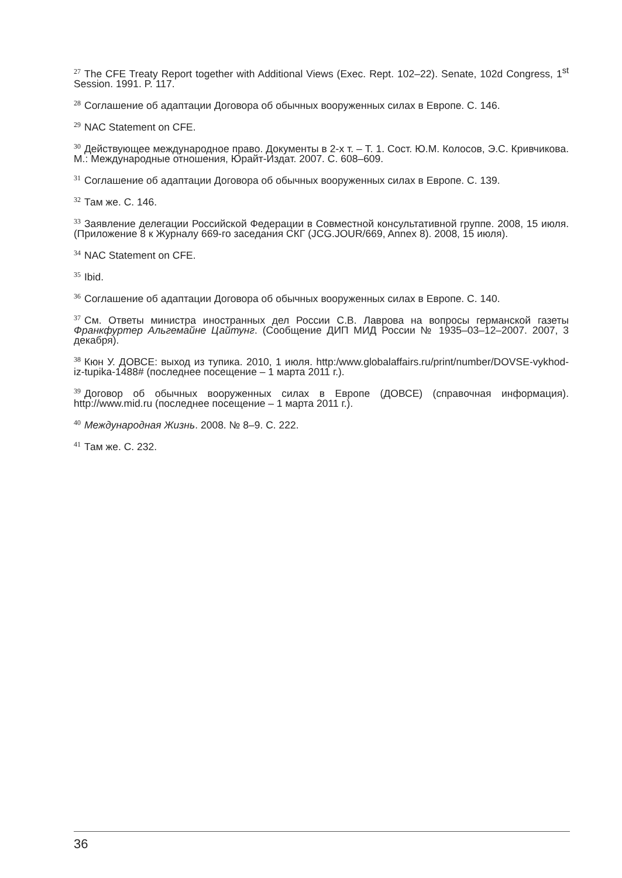<sup>27</sup> The CFE Treaty Report together with Additional Views (Exec. Rept. 102–22). Senate, 102d Congress, 1<sup>st</sup> Session. 1991. P. 117.
<sup>28</sup> Соглашение об адаптации Договора об обычных вооруженных силах в Европе. С. 146.
<sup>29</sup>NAC Statement on CFE.
<sup>30</sup> Действующее международное право. Документы в 2-х т. – Т. 1. Сост. Ю.М. Колосов, Э.С. Кривчикова. М.: Международные отношения, Юрайт-Издат. 2007. С. 608–609.
<sup>31</sup> Соглашение об адаптации Договора об обычных вооруженных силах в Европе. С. 139.
<sup>32</sup> Там же. С. 146.
<sup>33</sup> Заявление делегации Российской Федерации в Совместной консультативной группе. 2008, 15 июля. (Приложение 8 к Журналу 669-го заседания СКГ (JCG.JOUR/669, Annex 8). 2008, 15 июля).
<sup>34</sup>NAC Statement on CFE.
<sup>35</sup> Ibid.
<sup>36</sup> Соглашение об адаптации Договора об обычных вооруженных силах в Европе. С. 140.
<sup>37</sup> См. Ответы министра иностранных дел России С.В. Лаврова на вопросы германской газеты Франкфуртер Альгемайне Цайтунг. (Сообщение ДИП МИД России № 1935–03–12–2007. 2007, 3 декабря).
<sup>38</sup> Кюн У. ДОВСЕ: выход из тупика. 2010, 1 июля. http:/www.globalaffairs.ru/print/number/DOVSE-vykhod-iz-tupika-1488# (последнее посещение – 1 марта 2011 г.).
<sup>39</sup> Договор об обычных вооруженных силах в Европе (ДОВСЕ) (справочная информация). http://www.mid.ru (последнее посещение – 1 марта 2011 г.).
<sup>40</sup> Международная Жизнь. 2008. № 8–9. С. 222.
<sup>41</sup> Там же. С. 232.
36